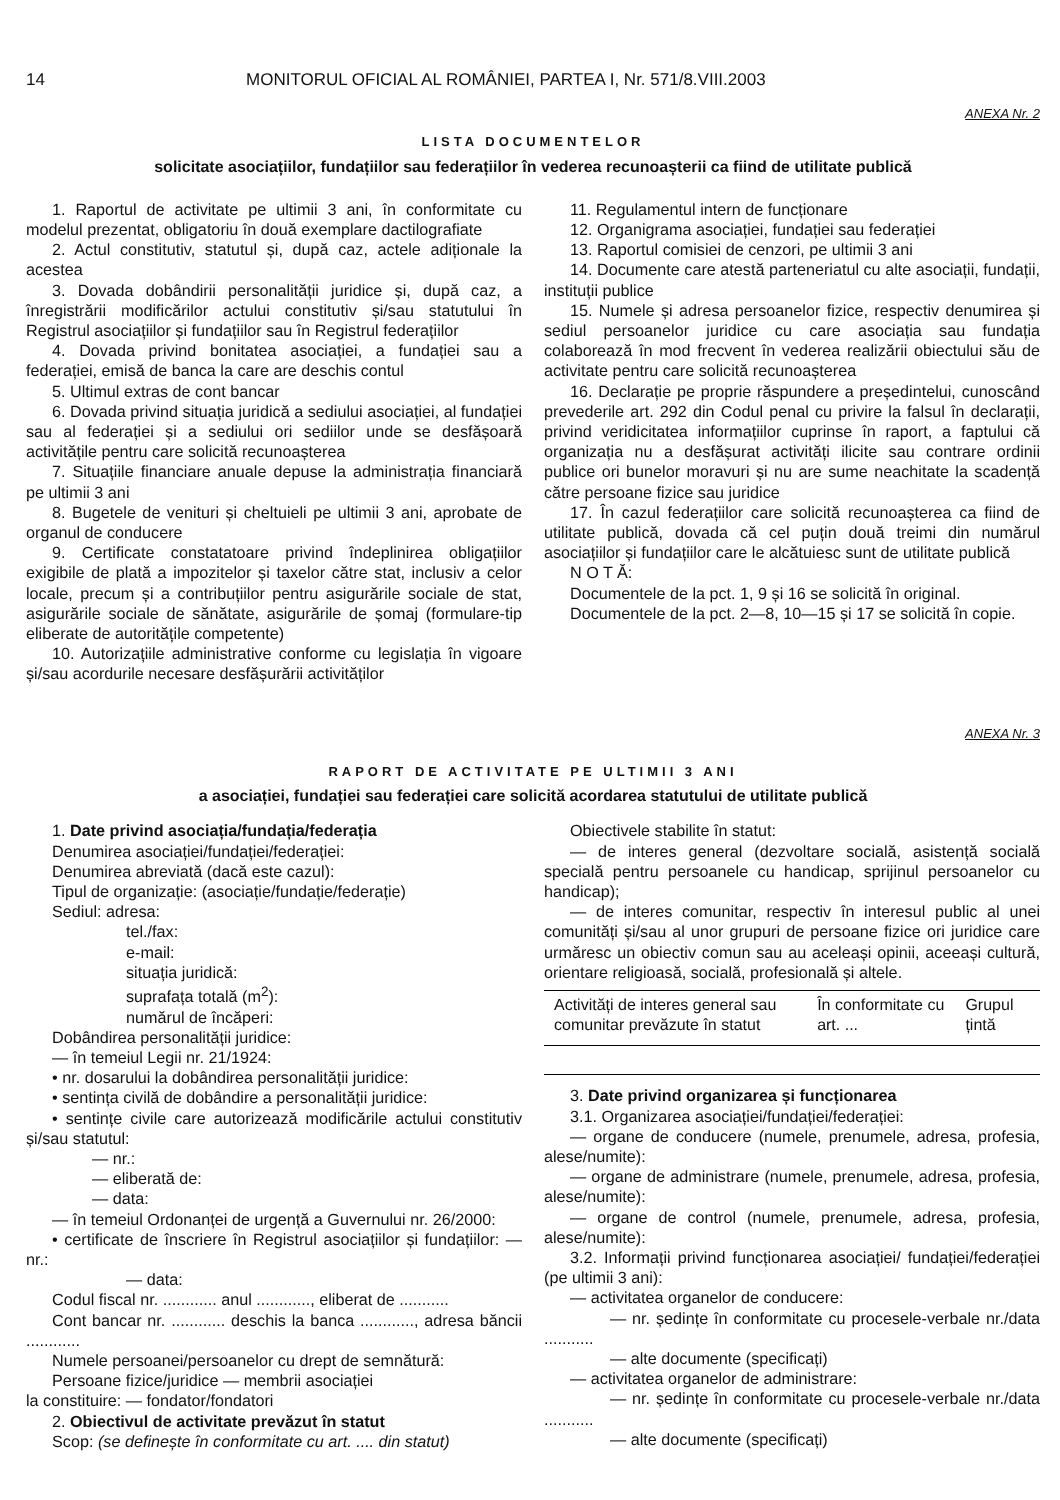14 MONITORUL OFICIAL AL ROMÂNIEI, PARTEA I, Nr. 571/8.VIII.2003
ANEXA Nr. 2
LISTA DOCUMENTELOR
solicitate asociațiilor, fundațiilor sau federațiilor în vederea recunoașterii ca fiind de utilitate publică
1. Raportul de activitate pe ultimii 3 ani, în conformitate cu modelul prezentat, obligatoriu în două exemplare dactilografiate
2. Actul constitutiv, statutul și, după caz, actele adiționale la acestea
3. Dovada dobândirii personalității juridice și, după caz, a înregistrării modificărilor actului constitutiv și/sau statutului în Registrul asociațiilor și fundațiilor sau în Registrul federațiilor
4. Dovada privind bonitatea asociației, a fundației sau a federației, emisă de banca la care are deschis contul
5. Ultimul extras de cont bancar
6. Dovada privind situația juridică a sediului asociației, al fundației sau al federației și a sediului ori sediilor unde se desfășoară activitățile pentru care solicită recunoașterea
7. Situațiile financiare anuale depuse la administrația financiară pe ultimii 3 ani
8. Bugetele de venituri și cheltuieli pe ultimii 3 ani, aprobate de organul de conducere
9. Certificate constatatoare privind îndeplinirea obligațiilor exigibile de plată a impozitelor și taxelor către stat, inclusiv a celor locale, precum și a contribuțiilor pentru asigurările sociale de stat, asigurările sociale de sănătate, asigurările de șomaj (formulare-tip eliberate de autoritățile competente)
10. Autorizațiile administrative conforme cu legislația în vigoare și/sau acordurile necesare desfășurării activităților
11. Regulamentul intern de funcționare
12. Organigrama asociației, fundației sau federației
13. Raportul comisiei de cenzori, pe ultimii 3 ani
14. Documente care atestă parteneriatul cu alte asociații, fundații, instituții publice
15. Numele și adresa persoanelor fizice, respectiv denumirea și sediul persoanelor juridice cu care asociația sau fundația colaborează în mod frecvent în vederea realizării obiectului său de activitate pentru care solicită recunoașterea
16. Declarație pe proprie răspundere a președintelui, cunoscând prevederile art. 292 din Codul penal cu privire la falsul în declarații, privind veridicitatea informațiilor cuprinse în raport, a faptului că organizația nu a desfășurat activități ilicite sau contrare ordinii publice ori bunelor moravuri și nu are sume neachitate la scadență către persoane fizice sau juridice
17. În cazul federațiilor care solicită recunoașterea ca fiind de utilitate publică, dovada că cel puțin două treimi din numărul asociațiilor și fundațiilor care le alcătuiesc sunt de utilitate publică
N O T Ă:
Documentele de la pct. 1, 9 și 16 se solicită în original.
Documentele de la pct. 2—8, 10—15 și 17 se solicită în copie.
ANEXA Nr. 3
RAPORT DE ACTIVITATE PE ULTIMII 3 ANI
a asociației, fundației sau federației care solicită acordarea statutului de utilitate publică
1. Date privind asociația/fundația/federația
Denumirea asociației/fundației/federației:
Denumirea abreviată (dacă este cazul):
Tipul de organizație: (asociație/fundație/federație)
Sediul: adresa:
tel./fax:
e-mail:
situația juridică:
suprafața totală (m<sup>2</sup>):
numărul de încăperi:
Dobândirea personalității juridice:
— în temeiul Legii nr. 21/1924:
• nr. dosarului la dobândirea personalității juridice:
• sentința civilă de dobândire a personalității juridice:
• sentințe civile care autorizează modificările actului constitutiv și/sau statutul:
— nr.:
— eliberată de:
— data:
— în temeiul Ordonanței de urgență a Guvernului nr. 26/2000:
• certificate de înscriere în Registrul asociațiilor și fundațiilor: — nr.:
— data:
Codul fiscal nr. ............ anul ............, eliberat de ...........
Cont bancar nr. ............ deschis la banca ............, adresa băncii ............
Numele persoanei/persoanelor cu drept de semnătură:
Persoane fizice/juridice — membrii asociației
la constituire: — fondator/fondatori
2. Obiectivul de activitate prevăzut în statut
Scop: (se definește în conformitate cu art. .... din statut)
Obiectivele stabilite în statut:
— de interes general (dezvoltare socială, asistență socială specială pentru persoanele cu handicap, sprijinul persoanelor cu handicap);
— de interes comunitar, respectiv în interesul public al unei comunități și/sau al unor grupuri de persoane fizice ori juridice care urmăresc un obiectiv comun sau au aceleași opinii, aceeași cultură, orientare religioasă, socială, profesională și altele.
| Activități de interes general sau comunitar prevăzute în statut | În conformitate cu art. ... | Grupul țintă |
3. Date privind organizarea și funcționarea
3.1. Organizarea asociației/fundației/federației:
— organe de conducere (numele, prenumele, adresa, profesia, alese/numite):
— organe de administrare (numele, prenumele, adresa, profesia, alese/numite):
— organe de control (numele, prenumele, adresa, profesia, alese/numite):
3.2. Informații privind funcționarea asociației/ fundației/federației (pe ultimii 3 ani):
— activitatea organelor de conducere:
— nr. ședințe în conformitate cu procesele-verbale nr./data ...........
— alte documente (specificați)
— activitatea organelor de administrare:
— nr. ședințe în conformitate cu procesele-verbale nr./data ...........
— alte documente (specificați)